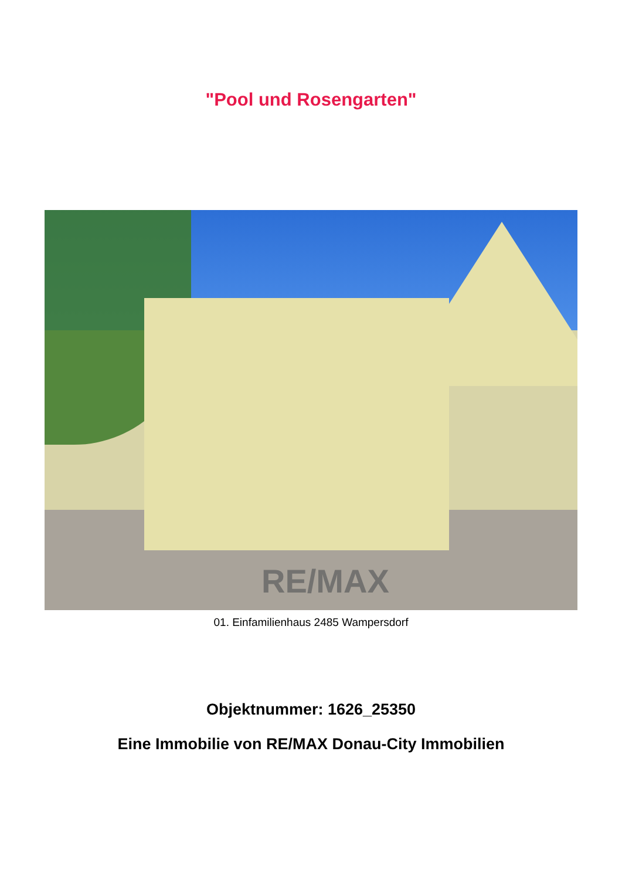"Pool und Rosengarten"
RE/MAX
01. Einfamilienhaus 2485 Wampersdorf
Objektnummer: 1626_25350
Eine Immobilie von RE/MAX Donau-City Immobilien